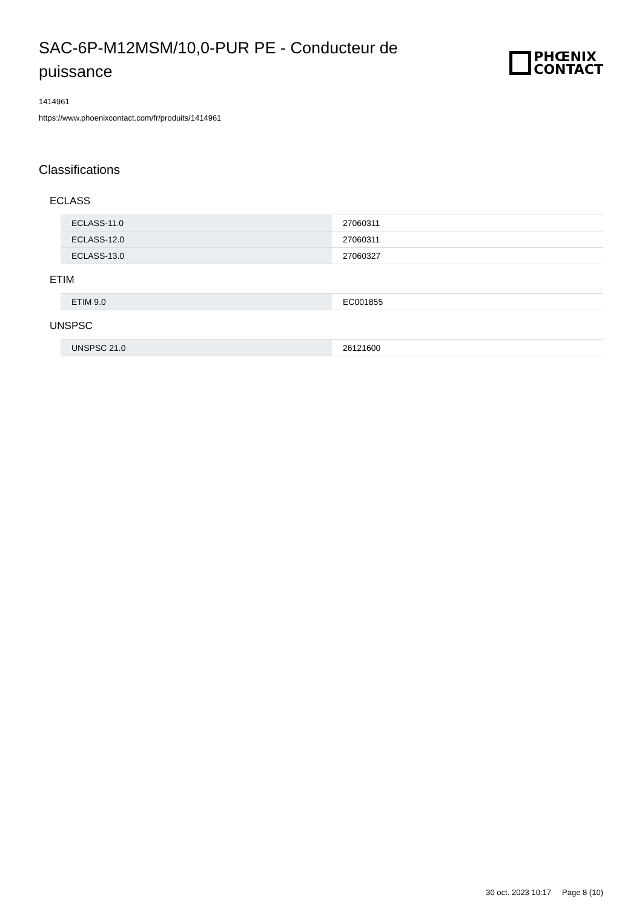SAC-6P-M12MSM/10,0-PUR PE - Conducteur de puissance
PHŒNIX
CONTACT
1414961
https://www.phoenixcontact.com/fr/produits/1414961
Classifications
ECLASS
| ECLASS-11.0 | 27060311 |
| ECLASS-12.0 | 27060311 |
| ECLASS-13.0 | 27060327 |
ETIM
| ETIM 9.0 | EC001855 |
UNSPSC
| UNSPSC 21.0 | 26121600 |
30 oct. 2023 10:17 Page 8 (10)